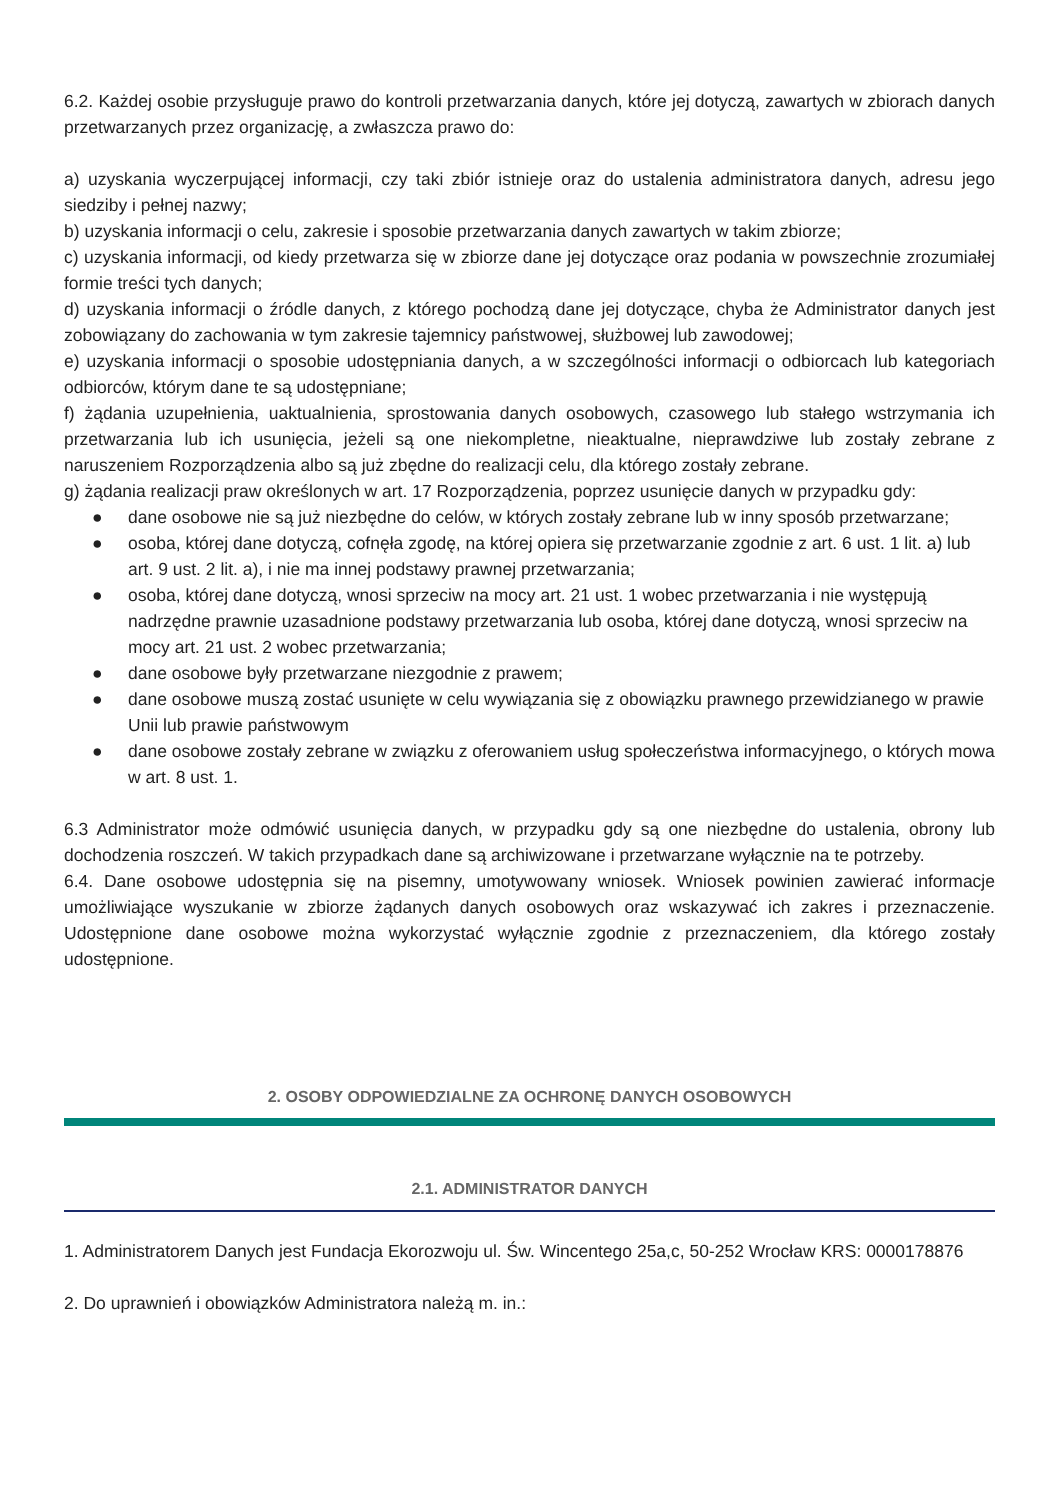6.2. Każdej osobie przysługuje prawo do kontroli przetwarzania danych, które jej dotyczą, zawartych w zbiorach danych przetwarzanych przez organizację, a zwłaszcza prawo do:
a) uzyskania wyczerpującej informacji, czy taki zbiór istnieje oraz do ustalenia administratora danych, adresu jego siedziby i pełnej nazwy;
b) uzyskania informacji o celu, zakresie i sposobie przetwarzania danych zawartych w takim zbiorze;
c) uzyskania informacji, od kiedy przetwarza się w zbiorze dane jej dotyczące oraz podania w powszechnie zrozumiałej formie treści tych danych;
d) uzyskania informacji o źródle danych, z którego pochodzą dane jej dotyczące, chyba że Administrator danych jest zobowiązany do zachowania w tym zakresie tajemnicy państwowej, służbowej lub zawodowej;
e) uzyskania informacji o sposobie udostępniania danych, a w szczególności informacji o odbiorcach lub kategoriach odbiorców, którym dane te są udostępniane;
f) żądania uzupełnienia, uaktualnienia, sprostowania danych osobowych, czasowego lub stałego wstrzymania ich przetwarzania lub ich usunięcia, jeżeli są one niekompletne, nieaktualne, nieprawdziwe lub zostały zebrane z naruszeniem Rozporządzenia albo są już zbędne do realizacji celu, dla którego zostały zebrane.
g) żądania realizacji praw określonych w art. 17 Rozporządzenia, poprzez usunięcie danych w przypadku gdy:
● dane osobowe nie są już niezbędne do celów, w których zostały zebrane lub w inny sposób przetwarzane;
● osoba, której dane dotyczą, cofnęła zgodę, na której opiera się przetwarzanie zgodnie z art. 6 ust. 1 lit. a) lub art. 9 ust. 2 lit. a), i nie ma innej podstawy prawnej przetwarzania;
● osoba, której dane dotyczą, wnosi sprzeciw na mocy art. 21 ust. 1 wobec przetwarzania i nie występują nadrzędne prawnie uzasadnione podstawy przetwarzania lub osoba, której dane dotyczą, wnosi sprzeciw na mocy art. 21 ust. 2 wobec przetwarzania;
● dane osobowe były przetwarzane niezgodnie z prawem;
● dane osobowe muszą zostać usunięte w celu wywiązania się z obowiązku prawnego przewidzianego w prawie Unii lub prawie państwowym
● dane osobowe zostały zebrane w związku z oferowaniem usług społeczeństwa informacyjnego, o których mowa w art. 8 ust. 1.
6.3 Administrator może odmówić usunięcia danych, w przypadku gdy są one niezbędne do ustalenia, obrony lub dochodzenia roszczeń. W takich przypadkach dane są archiwizowane i przetwarzane wyłącznie na te potrzeby.
6.4. Dane osobowe udostępnia się na pisemny, umotywowany wniosek. Wniosek powinien zawierać informacje umożliwiające wyszukanie w zbiorze żądanych danych osobowych oraz wskazywać ich zakres i przeznaczenie. Udostępnione dane osobowe można wykorzystać wyłącznie zgodnie z przeznaczeniem, dla którego zostały udostępnione.
2. OSOBY ODPOWIEDZIALNE ZA OCHRONĘ DANYCH OSOBOWYCH
2.1. ADMINISTRATOR DANYCH
1. Administratorem Danych jest Fundacja Ekorozwoju ul. Św. Wincentego 25a,c, 50-252 Wrocław KRS: 0000178876
2. Do uprawnień i obowiązków Administratora należą m. in.: